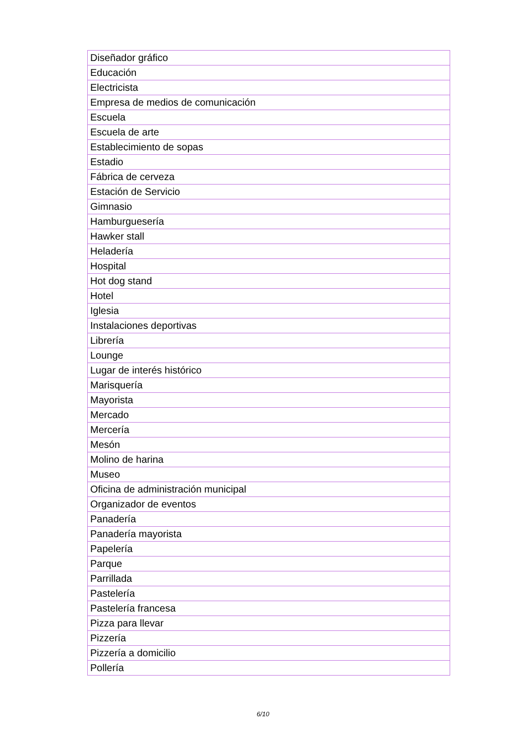| Diseñador gráfico |
| Educación |
| Electricista |
| Empresa de medios de comunicación |
| Escuela |
| Escuela de arte |
| Establecimiento de sopas |
| Estadio |
| Fábrica de cerveza |
| Estación de Servicio |
| Gimnasio |
| Hamburguesería |
| Hawker stall |
| Heladería |
| Hospital |
| Hot dog stand |
| Hotel |
| Iglesia |
| Instalaciones deportivas |
| Librería |
| Lounge |
| Lugar de interés histórico |
| Marisquería |
| Mayorista |
| Mercado |
| Mercería |
| Mesón |
| Molino de harina |
| Museo |
| Oficina de administración municipal |
| Organizador de eventos |
| Panadería |
| Panadería mayorista |
| Papelería |
| Parque |
| Parrillada |
| Pastelería |
| Pastelería francesa |
| Pizza para llevar |
| Pizzería |
| Pizzería a domicilio |
| Pollería |
6/10